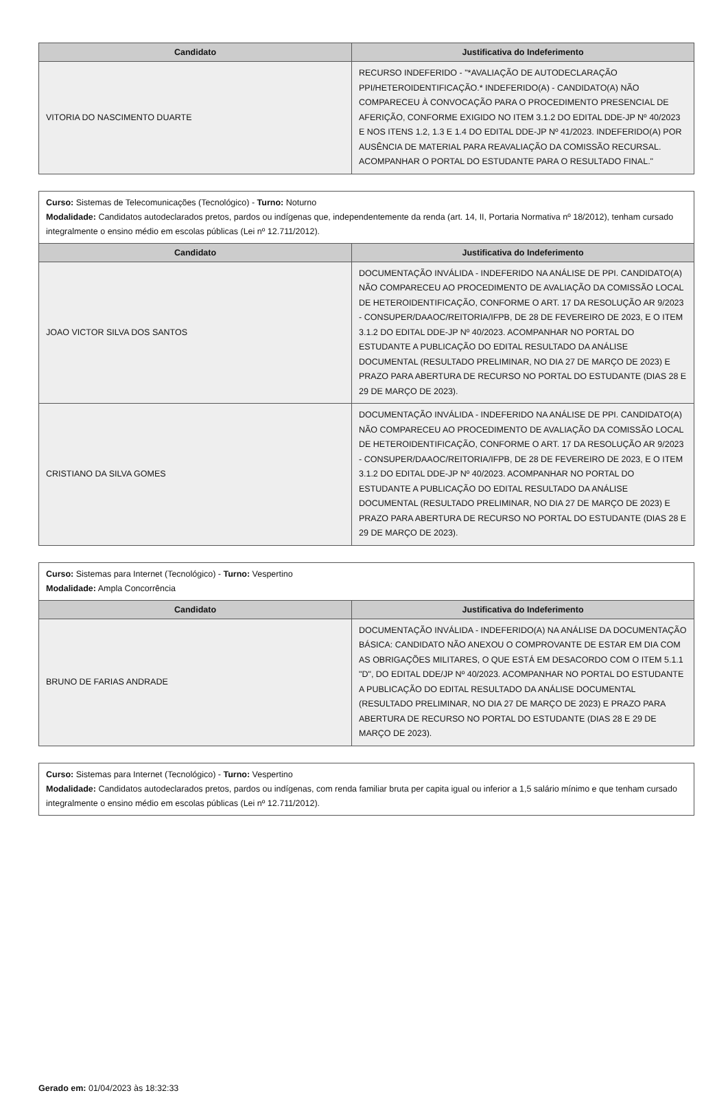| Candidato | Justificativa do Indeferimento |
| --- | --- |
| VITORIA DO NASCIMENTO DUARTE | RECURSO INDEFERIDO - "*AVALIAÇÃO DE AUTODECLARAÇÃO PPI/HETEROIDENTIFICAÇÃO.* INDEFERIDO(A) - CANDIDATO(A) NÃO COMPARECEU À CONVOCAÇÃO PARA O PROCEDIMENTO PRESENCIAL DE AFERIÇÃO, CONFORME EXIGIDO NO ITEM 3.1.2 DO EDITAL DDE-JP Nº 40/2023 E NOS ITENS 1.2, 1.3 E 1.4 DO EDITAL DDE-JP Nº 41/2023. INDEFERIDO(A) POR AUSÊNCIA DE MATERIAL PARA REAVALIAÇÃO DA COMISSÃO RECURSAL. ACOMPANHAR O PORTAL DO ESTUDANTE PARA O RESULTADO FINAL." |
Curso: Sistemas de Telecomunicações (Tecnológico) - Turno: Noturno
Modalidade: Candidatos autodeclarados pretos, pardos ou indígenas que, independentemente da renda (art. 14, II, Portaria Normativa nº 18/2012), tenham cursado integralmente o ensino médio em escolas públicas (Lei nº 12.711/2012).
| Candidato | Justificativa do Indeferimento |
| --- | --- |
| JOAO VICTOR SILVA DOS SANTOS | DOCUMENTAÇÃO INVÁLIDA - INDEFERIDO NA ANÁLISE DE PPI. CANDIDATO(A) NÃO COMPARECEU AO PROCEDIMENTO DE AVALIAÇÃO DA COMISSÃO LOCAL DE HETEROIDENTIFICAÇÃO, CONFORME O ART. 17 DA RESOLUÇÃO AR 9/2023 - CONSUPER/DAAOC/REITORIA/IFPB, DE 28 DE FEVEREIRO DE 2023, E O ITEM 3.1.2 DO EDITAL DDE-JP Nº 40/2023. ACOMPANHAR NO PORTAL DO ESTUDANTE A PUBLICAÇÃO DO EDITAL RESULTADO DA ANÁLISE DOCUMENTAL (RESULTADO PRELIMINAR, NO DIA 27 DE MARÇO DE 2023) E PRAZO PARA ABERTURA DE RECURSO NO PORTAL DO ESTUDANTE (DIAS 28 E 29 DE MARÇO DE 2023). |
| CRISTIANO DA SILVA GOMES | DOCUMENTAÇÃO INVÁLIDA - INDEFERIDO NA ANÁLISE DE PPI. CANDIDATO(A) NÃO COMPARECEU AO PROCEDIMENTO DE AVALIAÇÃO DA COMISSÃO LOCAL DE HETEROIDENTIFICAÇÃO, CONFORME O ART. 17 DA RESOLUÇÃO AR 9/2023 - CONSUPER/DAAOC/REITORIA/IFPB, DE 28 DE FEVEREIRO DE 2023, E O ITEM 3.1.2 DO EDITAL DDE-JP Nº 40/2023. ACOMPANHAR NO PORTAL DO ESTUDANTE A PUBLICAÇÃO DO EDITAL RESULTADO DA ANÁLISE DOCUMENTAL (RESULTADO PRELIMINAR, NO DIA 27 DE MARÇO DE 2023) E PRAZO PARA ABERTURA DE RECURSO NO PORTAL DO ESTUDANTE (DIAS 28 E 29 DE MARÇO DE 2023). |
Curso: Sistemas para Internet (Tecnológico) - Turno: Vespertino
Modalidade: Ampla Concorrência
| Candidato | Justificativa do Indeferimento |
| --- | --- |
| BRUNO DE FARIAS ANDRADE | DOCUMENTAÇÃO INVÁLIDA - INDEFERIDO(A) NA ANÁLISE DA DOCUMENTAÇÃO BÁSICA: CANDIDATO NÃO ANEXOU O COMPROVANTE DE ESTAR EM DIA COM AS OBRIGAÇÕES MILITARES, O QUE ESTÁ EM DESACORDO COM O ITEM 5.1.1 "D", DO EDITAL DDE/JP Nº 40/2023. ACOMPANHAR NO PORTAL DO ESTUDANTE A PUBLICAÇÃO DO EDITAL RESULTADO DA ANÁLISE DOCUMENTAL (RESULTADO PRELIMINAR, NO DIA 27 DE MARÇO DE 2023) E PRAZO PARA ABERTURA DE RECURSO NO PORTAL DO ESTUDANTE (DIAS 28 E 29 DE MARÇO DE 2023). |
Curso: Sistemas para Internet (Tecnológico) - Turno: Vespertino
Modalidade: Candidatos autodeclarados pretos, pardos ou indígenas, com renda familiar bruta per capita igual ou inferior a 1,5 salário mínimo e que tenham cursado integralmente o ensino médio em escolas públicas (Lei nº 12.711/2012).
Gerado em: 01/04/2023 às 18:32:33